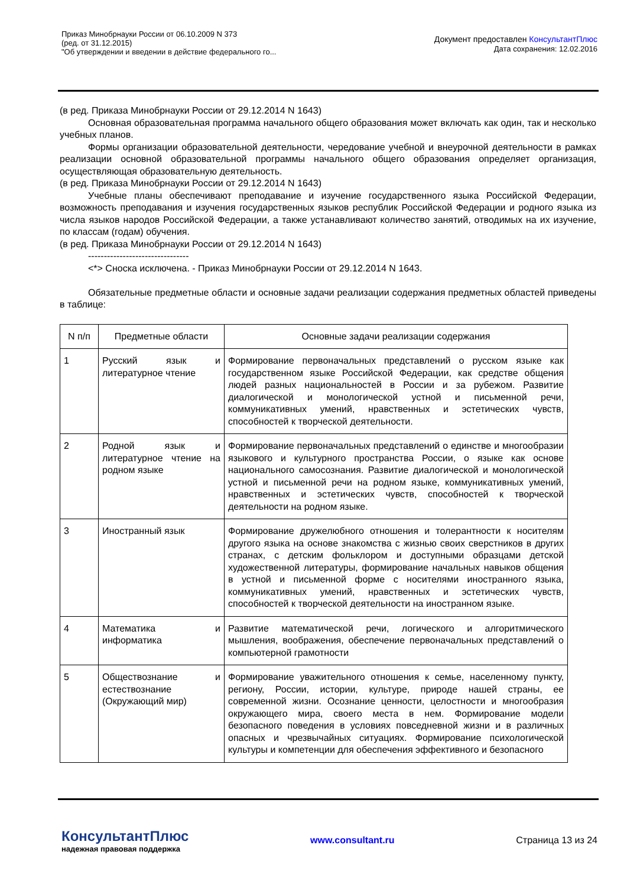Приказ Минобрнауки России от 06.10.2009 N 373
(ред. от 31.12.2015)
"Об утверждении и введении в действие федерального го...
Документ предоставлен КонсультантПлюс
Дата сохранения: 12.02.2016
(в ред. Приказа Минобрнауки России от 29.12.2014 N 1643)
Основная образовательная программа начального общего образования может включать как один, так и несколько учебных планов.
Формы организации образовательной деятельности, чередование учебной и внеурочной деятельности в рамках реализации основной образовательной программы начального общего образования определяет организация, осуществляющая образовательную деятельность.
(в ред. Приказа Минобрнауки России от 29.12.2014 N 1643)
Учебные планы обеспечивают преподавание и изучение государственного языка Российской Федерации, возможность преподавания и изучения государственных языков республик Российской Федерации и родного языка из числа языков народов Российской Федерации, а также устанавливают количество занятий, отводимых на их изучение, по классам (годам) обучения.
(в ред. Приказа Минобрнауки России от 29.12.2014 N 1643)
--------------------------------
<*> Сноска исключена. - Приказ Минобрнауки России от 29.12.2014 N 1643.
Обязательные предметные области и основные задачи реализации содержания предметных областей приведены в таблице:
| N п/п | Предметные области | Основные задачи реализации содержания |
| --- | --- | --- |
| 1 | Русский язык и литературное чтение | Формирование первоначальных представлений о русском языке как государственном языке Российской Федерации, как средстве общения людей разных национальностей в России и за рубежом. Развитие диалогической и монологической устной и письменной речи, коммуникативных умений, нравственных и эстетических чувств, способностей к творческой деятельности. |
| 2 | Родной язык и литературное чтение на родном языке | Формирование первоначальных представлений о единстве и многообразии языкового и культурного пространства России, о языке как основе национального самосознания. Развитие диалогической и монологической устной и письменной речи на родном языке, коммуникативных умений, нравственных и эстетических чувств, способностей к творческой деятельности на родном языке. |
| 3 | Иностранный язык | Формирование дружелюбного отношения и толерантности к носителям другого языка на основе знакомства с жизнью своих сверстников в других странах, с детским фольклором и доступными образцами детской художественной литературы, формирование начальных навыков общения в устной и письменной форме с носителями иностранного языка, коммуникативных умений, нравственных и эстетических чувств, способностей к творческой деятельности на иностранном языке. |
| 4 | Математика и информатика | Развитие математической речи, логического и алгоритмического мышления, воображения, обеспечение первоначальных представлений о компьютерной грамотности |
| 5 | Обществознание и естествознание (Окружающий мир) | Формирование уважительного отношения к семье, населенному пункту, региону, России, истории, культуре, природе нашей страны, ее современной жизни. Осознание ценности, целостности и многообразия окружающего мира, своего места в нем. Формирование модели безопасного поведения в условиях повседневной жизни и в различных опасных и чрезвычайных ситуациях. Формирование психологической культуры и компетенции для обеспечения эффективного и безопасного |
КонсультантПлюс
надежная правовая поддержка
www.consultant.ru Страница 13 из 24